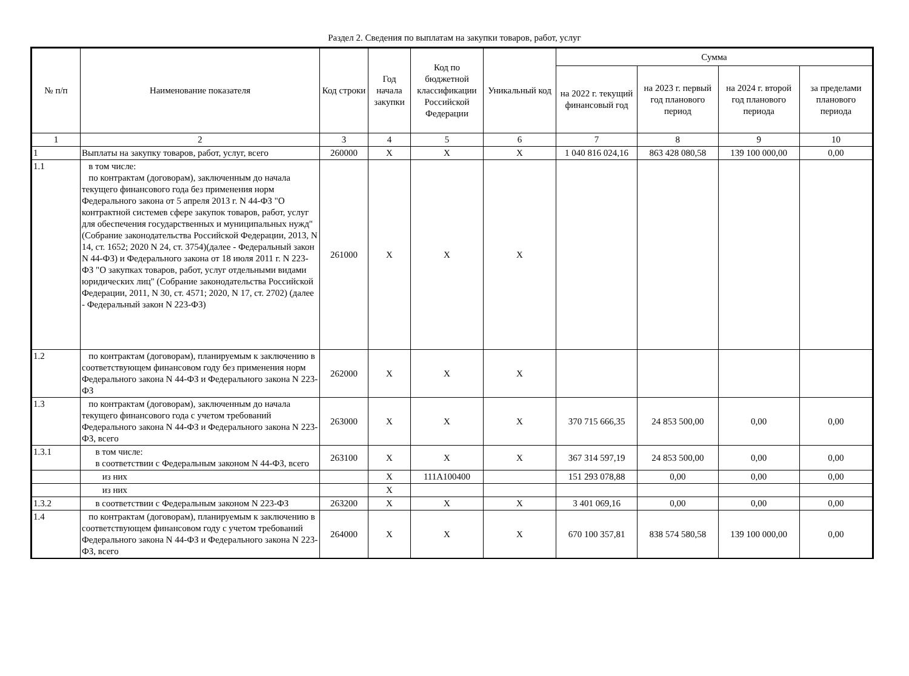Раздел 2. Сведения по выплатам на закупки товаров, работ, услуг
| № п/п | Наименование показателя | Код строки | Год начала закупки | Код по бюджетной классификации Российской Федерации | Уникальный код | Сумма | | | |
| --- | --- | --- | --- | --- | --- | --- | --- | --- | --- |
| | | | | | | на 2022 г. текущий финансовый год | на 2023 г. первый год планового период | на 2024 г. второй год планового периода | за пределами планового периода |
| 1 | 2 | 3 | 4 | 5 | 6 | 7 | 8 | 9 | 10 |
| 1 | Выплаты на закупку товаров, работ, услуг, всего | 260000 | X | X | X | 1 040 816 024,16 | 863 428 080,58 | 139 100 000,00 | 0,00 |
| 1.1 | в том числе: по контрактам (договорам), заключенным до начала текущего финансового года без применения норм Федерального закона от 5 апреля 2013 г. N 44-ФЗ "О контрактной системев сфере закупок товаров, работ, услуг для обеспечения государственных и муниципальных нужд"(Собрание законодательства Российской Федерации, 2013, N 14, ст. 1652; 2020 N 24, ст. 3754)(далее - Федеральный закон N 44-ФЗ) и Федерального закона от 18 июля 2011 г. N 223-ФЗ "О закупках товаров, работ, услуг отдельными видами юридических лиц" (Собрание законодательства Российской Федерации, 2011, N 30, ст. 4571; 2020, N 17, ст. 2702) (далее - Федеральный закон N 223-ФЗ) | 261000 | X | X | X | | | | |
| 1.2 | по контрактам (договорам), планируемым к заключению в соответствующем финансовом году без применения норм Федерального закона N 44-ФЗ и Федерального закона N 223-ФЗ | 262000 | X | X | X | | | | |
| 1.3 | по контрактам (договорам), заключенным до начала текущего финансового года с учетом требований Федерального закона N 44-ФЗ и Федерального закона N 223-ФЗ, всего | 263000 | X | X | X | 370 715 666,35 | 24 853 500,00 | 0,00 | 0,00 |
| 1.3.1 | в том числе: в соответствии с Федеральным законом N 44-ФЗ, всего | 263100 | X | X | X | 367 314 597,19 | 24 853 500,00 | 0,00 | 0,00 |
| | из них | | X | 111A100400 | | 151 293 078,88 | 0,00 | 0,00 | 0,00 |
| | из них | | X | | | | | | |
| 1.3.2 | в соответствии с Федеральным законом N 223-ФЗ | 263200 | X | X | X | 3 401 069,16 | 0,00 | 0,00 | 0,00 |
| 1.4 | по контрактам (договорам), планируемым к заключению в соответствующем финансовом году с учетом требований Федерального закона N 44-ФЗ и Федерального закона N 223-ФЗ, всего | 264000 | X | X | X | 670 100 357,81 | 838 574 580,58 | 139 100 000,00 | 0,00 |